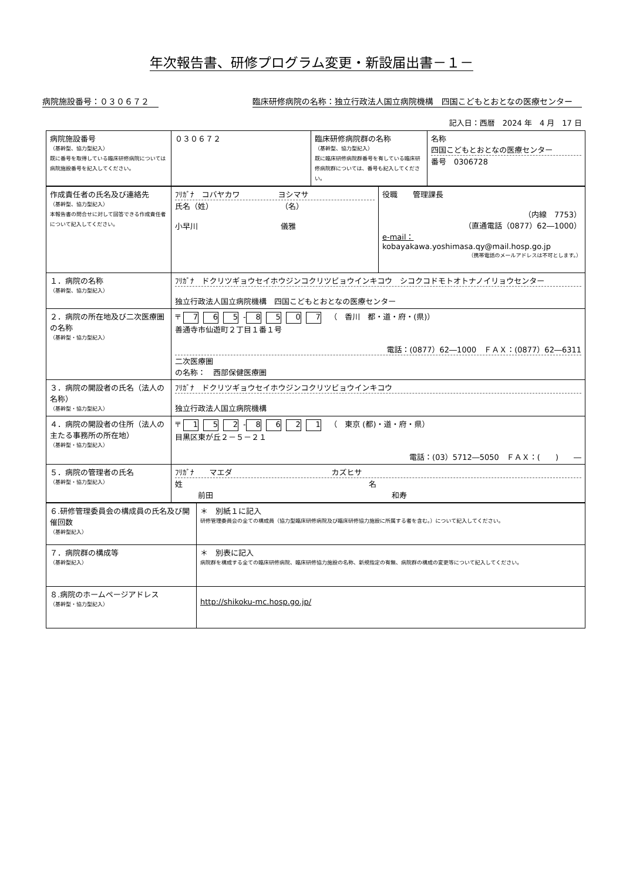年次報告書、研修プログラム変更・新設届出書－１－
病院施設番号：０３０６７２ 臨床研修病院の名称：独立行政法人国立病院機構　四国こどもとおとなの医療センター
記入日：西暦　2024 年　4 月　17 日
| 病院施設番号 （基幹型、協力型記入） 既に番号を取得している臨床研修病院については 病院施設番号を記入してください。 | ０３０６７２ | 臨床研修病院群の名称 （基幹型、協力型記入） 既に臨床研修病院群番号を有している臨床研修病院群については、番号も記入してください。 | 名称 四国こどもとおとなの医療センター 番号 0306728 |
| 作成責任者の氏名及び連絡先 （基幹型、協力型記入） 本報告書の問合せに対して回答できる作成責任者について記入してください。 | ﾌﾘｶﾞﾅ コバヤカワ ヨシマサ 氏名（姓） 小早川 （名） 儀雅 | 役職 管理課長 （内線 7753） （直通電話（0877）62―1000） e-mail： kobayakawa.yoshimasa.qy@mail.hosp.go.jp （携帯電話のメールアドレスは不可とします。） |
| １．病院の名称 （基幹型、協力型記入） | ﾌﾘｶﾞﾅ ドクリツギョウセイホウジンコクリツビョウインキコウ シコクコドモトオトナノイリョウセンター 独立行政法人国立病院機構 四国こどもとおとなの医療センター | |
| ２．病院の所在地及び二次医療圏の名称 （基幹型・協力型記入） | 〒 7 6 5 - 8 5 0 7 （ 香川 都・道・府・(県)） 善通寺市仙遊町２丁目１番１号 電話：(0877）62―1000 ＦＡＸ：(0877）62―6311 二次医療圏 の名称： 西部保健医療圏 | |
| ３．病院の開設者の氏名（法人の名称） （基幹型・協力型記入） | ﾌﾘｶﾞﾅ ドクリツギョウセイホウジンコクリツビョウインキコウ 独立行政法人国立病院機構 | |
| ４．病院の開設者の住所（法人の主たる事務所の所在地） （基幹型・協力型記入） | 〒 1 5 2 - 8 6 2 1 （ 東京 (都)・道・府・県） 目黒区東が丘２－５－２１ 電話：(03）5712―5050 ＦＡＸ：( ) ― | |
| ５．病院の管理者の氏名 （基幹型・協力型記入） | ﾌﾘｶﾞﾅ マエダ カズヒサ 姓 前田 名 和寿 | |
| ６.研修管理委員会の構成員の氏名及び開催回数 （基幹型記入） | ＊ 別紙１に記入 研修管理委員会の全ての構成員（協力型臨床研修病院及び臨床研修協力施設に所属する者を含む。）について記入してください。 |
| ７．病院群の構成等 （基幹型記入） | ＊ 別表に記入 病院群を構成する全ての臨床研修病院、臨床研修協力施設の名称、新規指定の有無、病院群の構成の変更等について記入してください。 |
| ８.病院のホームページアドレス （基幹型・協力型記入） | http://shikoku-mc.hosp.go.jp/ |